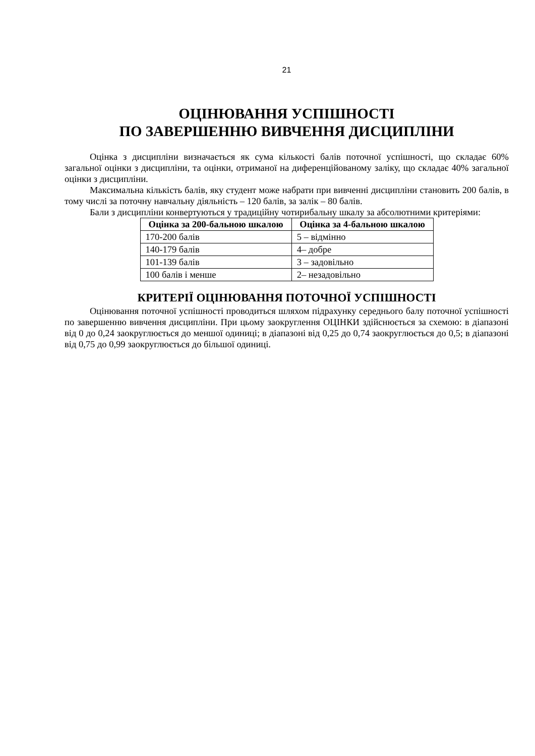21
ОЦІНЮВАННЯ УСПІШНОСТІ
ПО ЗАВЕРШЕННЮ ВИВЧЕННЯ ДИСЦИПЛІНИ
Оцінка з дисципліни визначається як сума кількості балів поточної успішності, що складає 60% загальної оцінки з дисципліни, та оцінки, отриманої на диференційованому заліку, що складає 40% загальної оцінки з дисципліни.
Максимальна кількість балів, яку студент може набрати при вивченні дисципліни становить 200 балів, в тому числі за поточну навчальну діяльність – 120 балів, за залік – 80 балів.
Бали з дисципліни конвертуються у традиційну чотирибальну шкалу за абсолютними критеріями:
| Оцінка за 200-бальною шкалою | Оцінка за 4-бальною шкалою |
| --- | --- |
| 170-200 балів | 5 – відмінно |
| 140-179 балів | 4– добре |
| 101-139 балів | 3 – задовільно |
| 100 балів і менше | 2– незадовільно |
КРИТЕРІЇ ОЦІНЮВАННЯ ПОТОЧНОЇ УСПІШНОСТІ
Оцінювання поточної успішності проводиться шляхом підрахунку середнього балу поточної успішності по завершенню вивчення дисципліни. При цьому заокруглення ОЦІНКИ здійснюється за схемою: в діапазоні від 0 до 0,24 заокруглюється до меншої одиниці; в діапазоні від 0,25 до 0,74 заокруглюється до 0,5; в діапазоні від 0,75 до 0,99 заокруглюється до більшої одиниці.